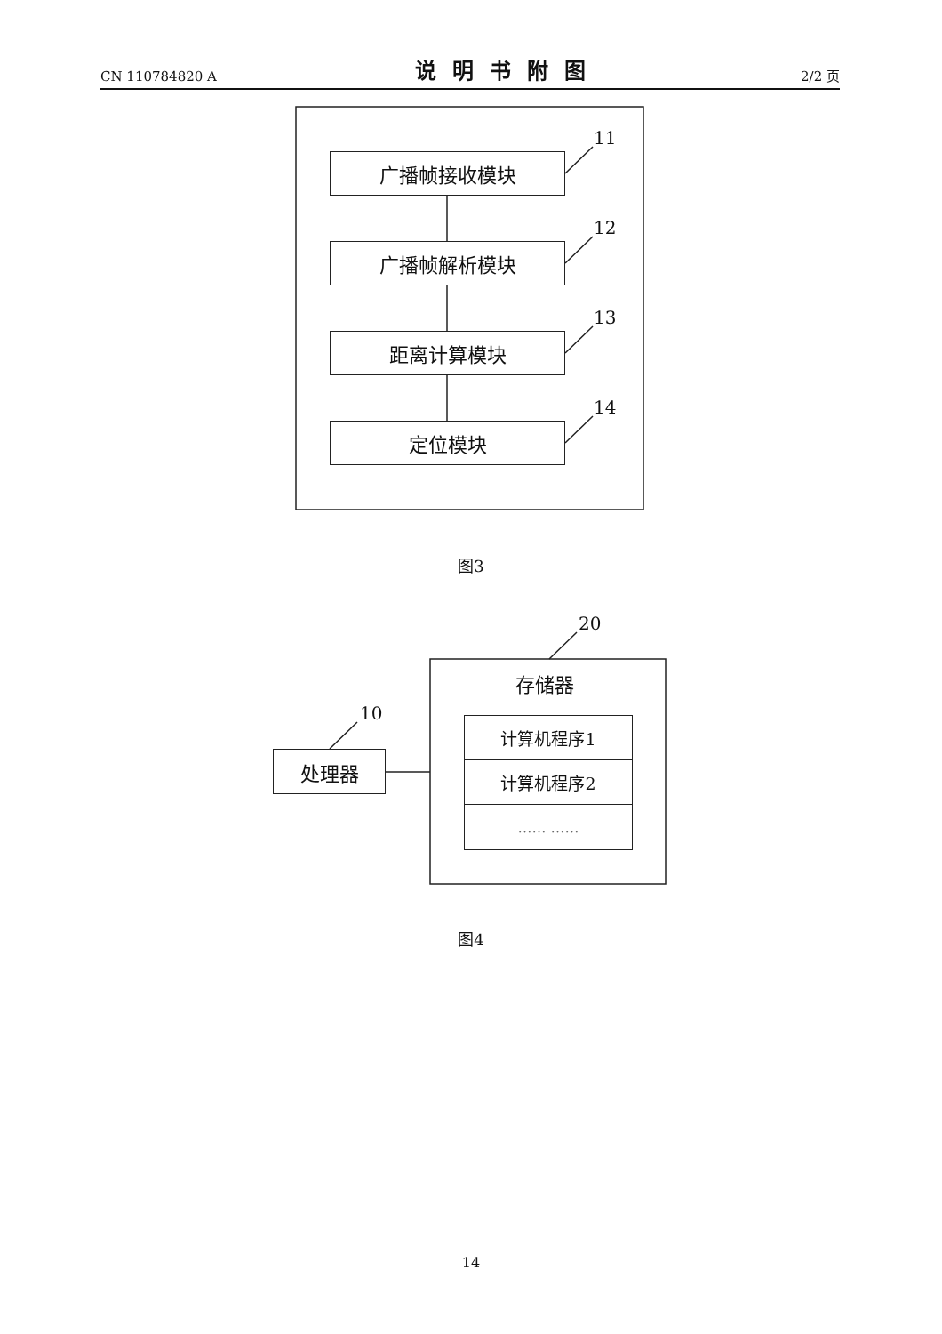CN 110784820 A 说明书附图 2/2 页
广播帧接收模块
广播帧解析模块
距离计算模块
定位模块
11
12
13
14
图3
20
存储器
计算机程序1
计算机程序2
…… ……
10
处理器
图4
14